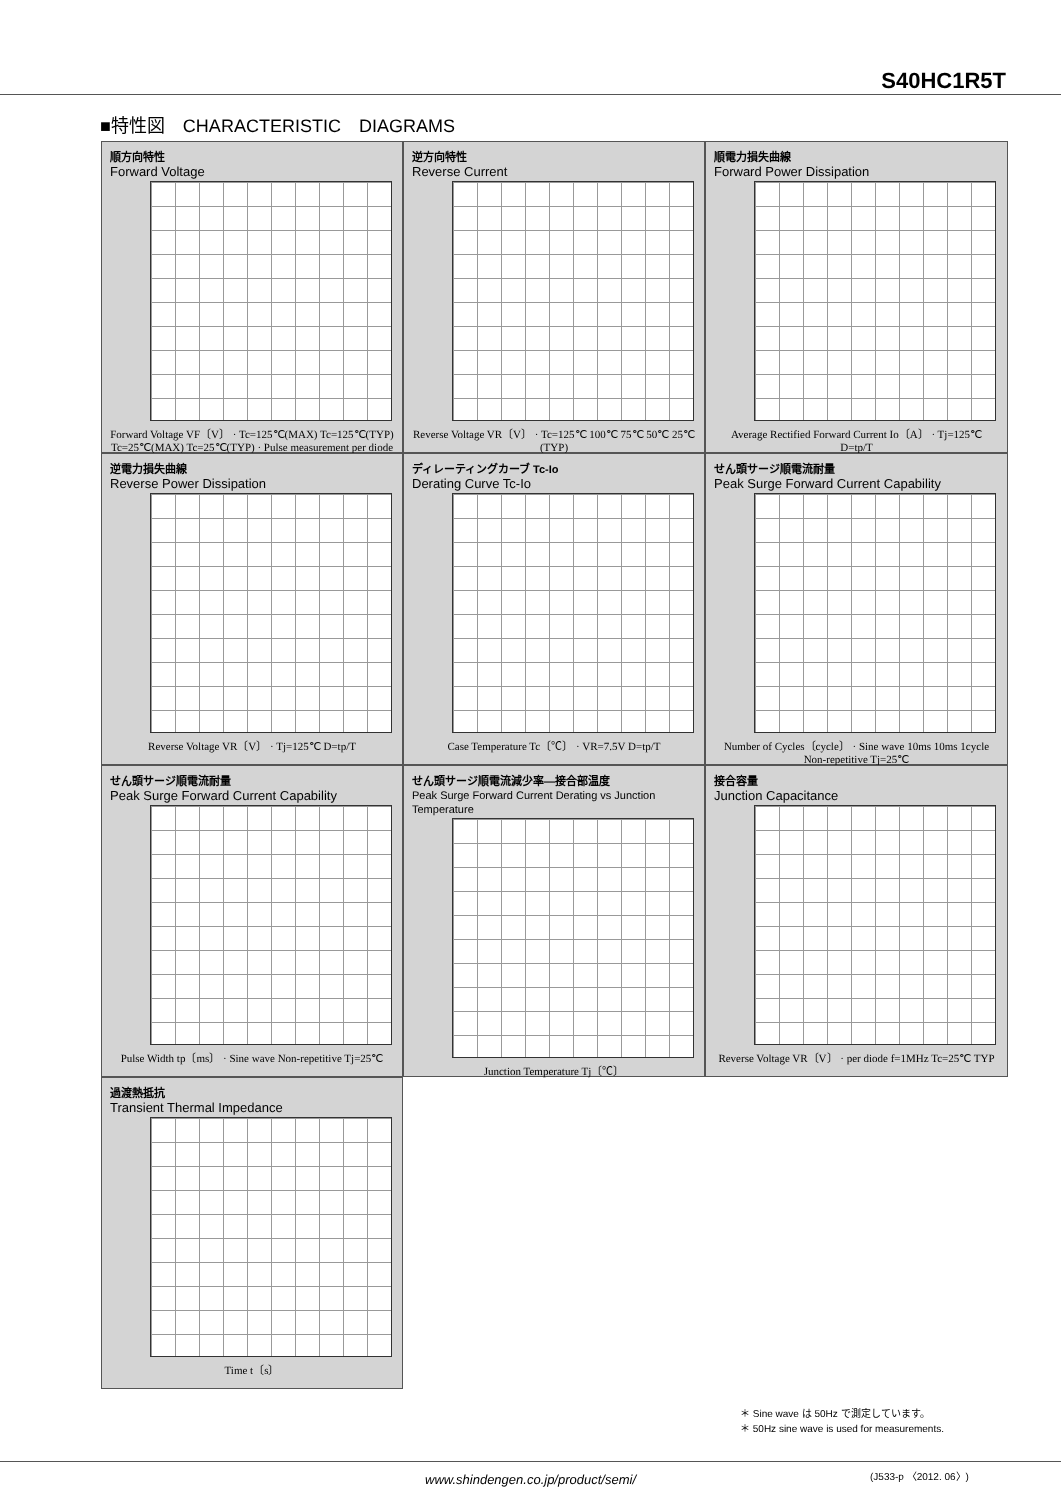S40HC1R5T
■特性図　CHARACTERISTIC　DIAGRAMS
順方向特性
Forward Voltage
Forward Voltage VF〔V〕 · Tc=125℃(MAX) Tc=125℃(TYP) Tc=25℃(MAX) Tc=25℃(TYP) · Pulse measurement per diode
逆方向特性
Reverse Current
Reverse Voltage VR〔V〕 · Tc=125℃ 100℃ 75℃ 50℃ 25℃ (TYP)
順電力損失曲線
Forward Power Dissipation
Average Rectified Forward Current Io〔A〕 · Tj=125℃ D=tp/T
逆電力損失曲線
Reverse Power Dissipation
Reverse Voltage VR〔V〕 · Tj=125℃ D=tp/T
ディレーティングカーブ Tc-Io
Derating Curve Tc-Io
Case Temperature Tc〔℃〕 · VR=7.5V D=tp/T
せん頭サージ順電流耐量
Peak Surge Forward Current Capability
Number of Cycles〔cycle〕 · Sine wave 10ms 10ms 1cycle Non-repetitive Tj=25℃
せん頭サージ順電流耐量
Peak Surge Forward Current Capability
Pulse Width tp〔ms〕 · Sine wave Non-repetitive Tj=25℃
せん頭サージ順電流減少率―接合部温度
Peak Surge Forward Current Derating vs Junction Temperature
Junction Temperature Tj〔℃〕
接合容量
Junction Capacitance
Reverse Voltage VR〔V〕 · per diode f=1MHz Tc=25℃ TYP
過渡熱抵抗
Transient Thermal Impedance
Time t〔s〕
＊ Sine wave は 50Hz で測定しています。
＊ 50Hz sine wave is used for measurements.
www.shindengen.co.jp/product/semi/
(J533-p 〈2012. 06〉)